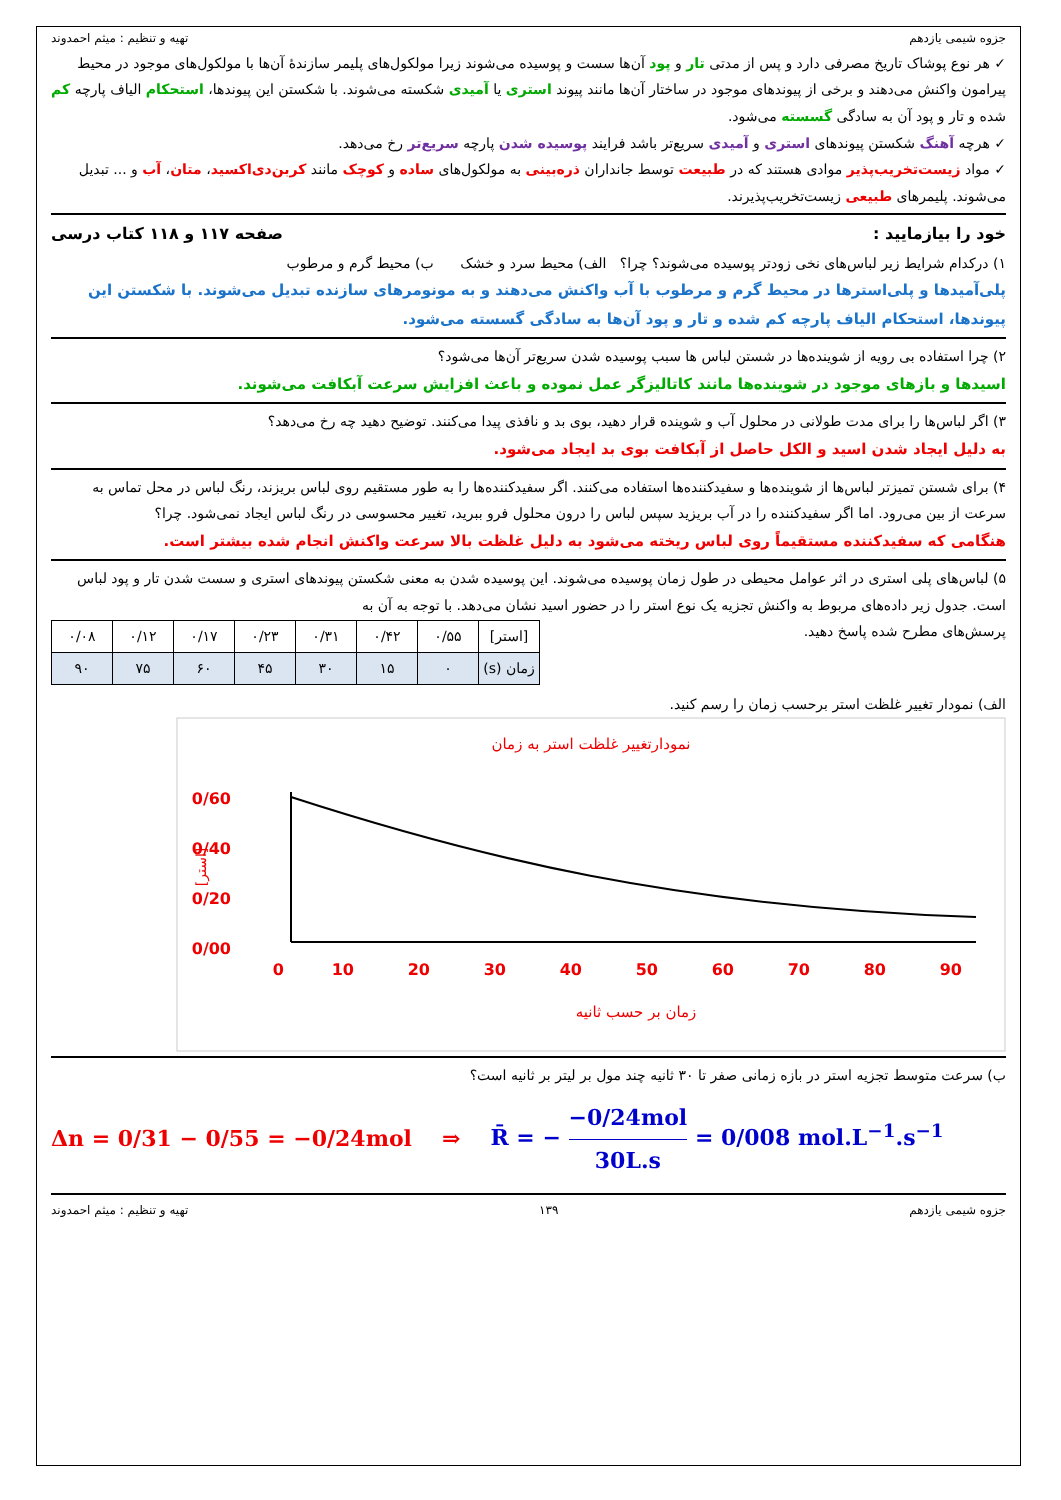جزوه شیمی یازدهم تهیه و تنظیم : میثم احمدوند
✓ هر نوع پوشاک تاریخ مصرفی دارد و پس از مدتی تار و پود آن‌ها سست و پوسیده می‌شوند زیرا مولکول‌های پلیمر سازندهٔ آن‌ها با مولکول‌های موجود در محیط پیرامون واکنش می‌دهند و برخی از پیوندهای موجود در ساختار آن‌ها مانند پیوند استری یا آمیدی شکسته می‌شوند. با شکستن این پیوندها، استحکام الیاف پارچه کم شده و تار و پود آن به سادگی گسسته می‌شود.
✓ هرچه آهنگ شکستن پیوندهای استری و آمیدی سریع‌تر باشد فرایند پوسیده شدن پارچه سریع‌تر رخ می‌دهد.
✓ مواد زیست‌تخریب‌پذیر موادی هستند که در طبیعت توسط جانداران ذره‌بینی به مولکول‌های ساده و کوچک مانند کربن‌دی‌اکسید، متان، آب و ... تبدیل می‌شوند. پلیمرهای طبیعی زیست‌تخریب‌پذیرند.
خود را بیازمایید : صفحه ۱۱۷ و ۱۱۸ کتاب درسی
۱) درکدام شرایط زیر لباس‌های نخی زودتر پوسیده می‌شوند؟ چرا؟ الف) محیط سرد و خشک ب) محیط گرم و مرطوب
پلی‌آمیدها و پلی‌استرها در محیط گرم و مرطوب با آب واکنش می‌دهند و به مونومرهای سازنده تبدیل می‌شوند. با شکستن این پیوندها، استحکام الیاف پارچه کم شده و تار و پود آن‌ها به سادگی گسسته می‌شود.
۲) چرا استفاده بی رویه از شوینده‌ها در شستن لباس ها سبب پوسیده شدن سریع‌تر آن‌ها می‌شود؟
اسیدها و بازهای موجود در شوینده‌ها مانند کاتالیزگر عمل نموده و باعث افزایش سرعت آبکافت می‌شوند.
۳) اگر لباس‌ها را برای مدت طولانی در محلول آب و شوینده قرار دهید، بوی بد و نافذی پیدا می‌کنند. توضیح دهید چه رخ می‌دهد؟
به دلیل ایجاد شدن اسید و الکل حاصل از آبکافت بوی بد ایجاد می‌شود.
۴) برای شستن تمیزتر لباس‌ها از شوینده‌ها و سفیدکننده‌ها استفاده می‌کنند. اگر سفیدکننده‌ها را به طور مستقیم روی لباس بریزند، رنگ لباس در محل تماس به سرعت از بین می‌رود. اما اگر سفیدکننده را در آب بریزید سپس لباس را درون محلول فرو ببرید، تغییر محسوسی در رنگ لباس ایجاد نمی‌شود. چرا؟
هنگامی که سفیدکننده مستقیماً روی لباس ریخته می‌شود به دلیل غلظت بالا سرعت واکنش انجام شده بیشتر است.
۵) لباس‌های پلی استری در اثر عوامل محیطی در طول زمان پوسیده می‌شوند. این پوسیده شدن به معنی شکستن پیوندهای استری و سست شدن تار و پود لباس است. جدول زیر داده‌های مربوط به واکنش تجزیه یک نوع استر را در حضور اسید نشان می‌دهد. با توجه به آن به
| [استر] | ۰/۵۵ | ۰/۴۲ | ۰/۳۱ | ۰/۲۳ | ۰/۱۷ | ۰/۱۲ | ۰/۰۸ |
| زمان (s) | ۰ | ۱۵ | ۳۰ | ۴۵ | ۶۰ | ۷۵ | ۹۰ |
پرسش‌های مطرح شده پاسخ دهید.
الف) نمودار تغییر غلظت استر برحسب زمان را رسم کنید.
نمودارتغییر غلظت استر به زمان
0/60
0/40
0/20
0/00
0
10
20
30
40
50
60
70
80
90
[استر]
زمان بر حسب ثانیه
ب) سرعت متوسط تجزیه استر در بازه زمانی صفر تا ۳۰ ثانیه چند مول بر لیتر بر ثانیه است؟
Δn = 0/31 − 0/55 = −0/24mol ⇒ R̄ = − −0/24mol 30L.s = 0/008 mol.L<sup>−1</sup>.s<sup>−1</sup>
جزوه شیمی یازدهم ۱۳۹ تهیه و تنظیم : میثم احمدوند